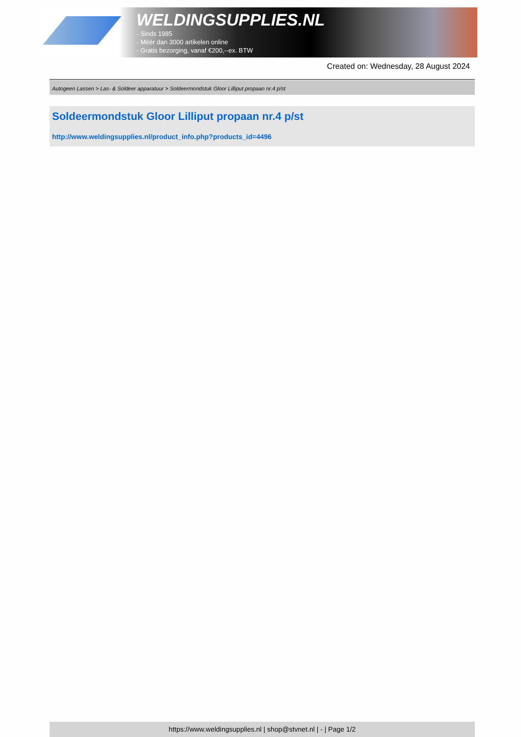WELDINGSUPPLIES.NL
- Sinds 1985
- Méér dan 3000 artikelen online
- Gratis bezorging, vanaf €200,--ex. BTW
Created on: Wednesday, 28 August 2024
Autogeen Lassen > Las- & Soldeer apparatuur > Soldeermondstuk Gloor Lilliput propaan nr.4 p/st
Soldeermondstuk Gloor Lilliput propaan nr.4 p/st
http://www.weldingsupplies.nl/product_info.php?products_id=4496
https://www.weldingsupplies.nl | shop@stvnet.nl | - | Page 1/2